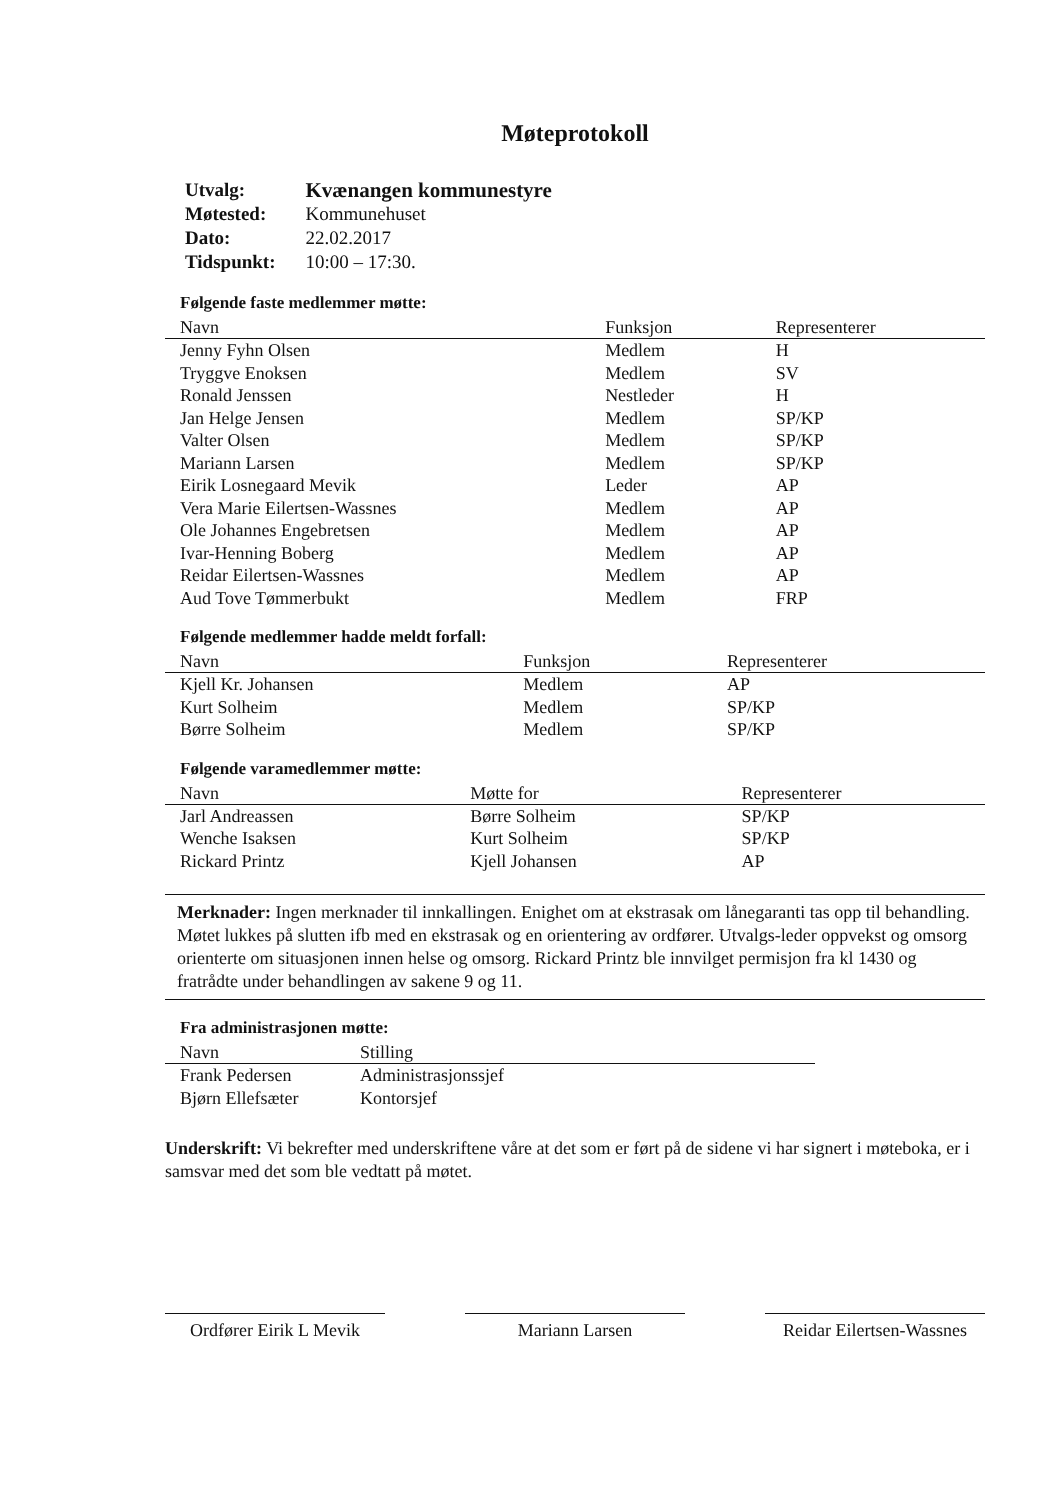Møteprotokoll
| Utvalg: | Kvænangen kommunestyre |
| Møtested: | Kommunehuset |
| Dato: | 22.02.2017 |
| Tidspunkt: | 10:00 – 17:30. |
Følgende faste medlemmer møtte:
| Navn | Funksjon | Representerer |
| --- | --- | --- |
| Jenny Fyhn Olsen | Medlem | H |
| Tryggve Enoksen | Medlem | SV |
| Ronald Jenssen | Nestleder | H |
| Jan Helge Jensen | Medlem | SP/KP |
| Valter Olsen | Medlem | SP/KP |
| Mariann Larsen | Medlem | SP/KP |
| Eirik Losnegaard Mevik | Leder | AP |
| Vera Marie Eilertsen-Wassnes | Medlem | AP |
| Ole Johannes Engebretsen | Medlem | AP |
| Ivar-Henning Boberg | Medlem | AP |
| Reidar Eilertsen-Wassnes | Medlem | AP |
| Aud Tove Tømmerbukt | Medlem | FRP |
Følgende medlemmer hadde meldt forfall:
| Navn | Funksjon | Representerer |
| --- | --- | --- |
| Kjell Kr. Johansen | Medlem | AP |
| Kurt Solheim | Medlem | SP/KP |
| Børre Solheim | Medlem | SP/KP |
Følgende varamedlemmer møtte:
| Navn | Møtte for | Representerer |
| --- | --- | --- |
| Jarl Andreassen | Børre Solheim | SP/KP |
| Wenche Isaksen | Kurt Solheim | SP/KP |
| Rickard Printz | Kjell Johansen | AP |
Merknader: Ingen merknader til innkallingen. Enighet om at ekstrasak om lånegaranti tas opp til behandling. Møtet lukkes på slutten ifb med en ekstrasak og en orientering av ordfører. Utvalgs-leder oppvekst og omsorg orienterte om situasjonen innen helse og omsorg. Rickard Printz ble innvilget permisjon fra kl 1430 og fratrådte under behandlingen av sakene 9 og 11.
Fra administrasjonen møtte:
| Navn | Stilling |
| --- | --- |
| Frank Pedersen | Administrasjonssjef |
| Bjørn Ellefsæter | Kontorsjef |
Underskrift: Vi bekrefter med underskriftene våre at det som er ført på de sidene vi har signert i møteboka, er i samsvar med det som ble vedtatt på møtet.
Ordfører Eirik L Mevik
Mariann Larsen Reidar Eilertsen-Wassnes